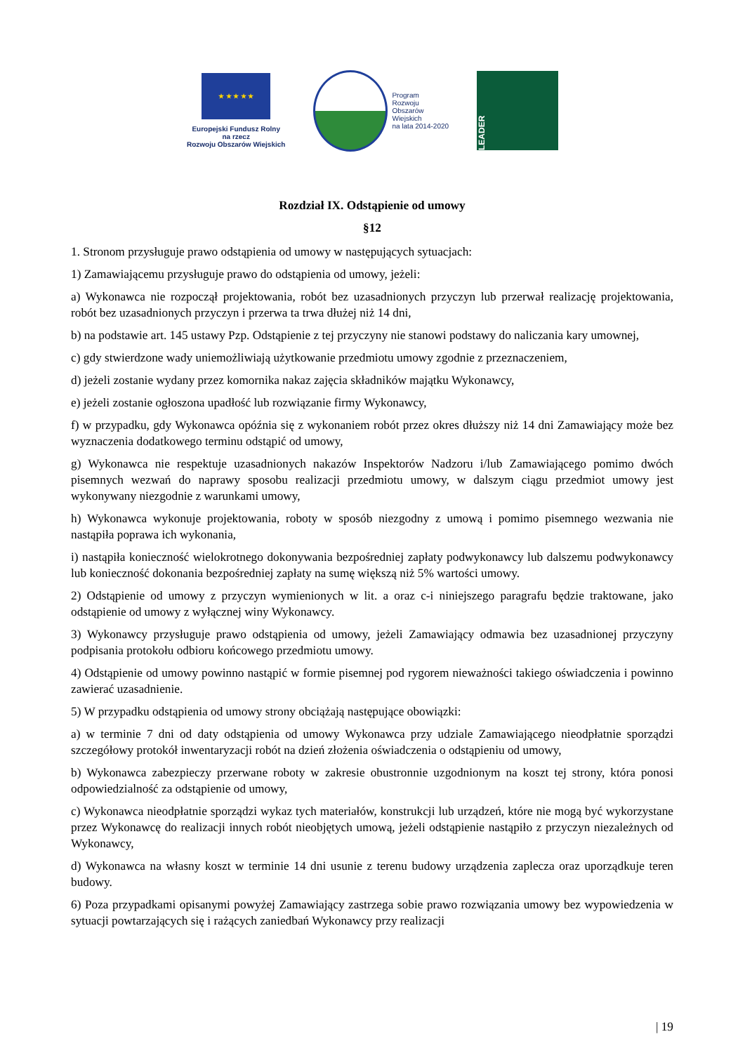★ ★ ★ ★ ★
Europejski Fundusz Rolny
na rzecz
Rozwoju Obszarów Wiejskich
Program
Rozwoju
Obszarów
Wiejskich
na lata 2014-2020
LEADER
Rozdział IX. Odstąpienie od umowy
§12
1. Stronom przysługuje prawo odstąpienia od umowy w następujących sytuacjach:
1) Zamawiającemu przysługuje prawo do odstąpienia od umowy, jeżeli:
a) Wykonawca nie rozpoczął projektowania, robót bez uzasadnionych przyczyn lub przerwał realizację projektowania, robót bez uzasadnionych przyczyn i przerwa ta trwa dłużej niż 14 dni,
b) na podstawie art. 145 ustawy Pzp. Odstąpienie z tej przyczyny nie stanowi podstawy do naliczania kary umownej,
c) gdy stwierdzone wady uniemożliwiają użytkowanie przedmiotu umowy zgodnie z przeznaczeniem,
d) jeżeli zostanie wydany przez komornika nakaz zajęcia składników majątku Wykonawcy,
e) jeżeli zostanie ogłoszona upadłość lub rozwiązanie firmy Wykonawcy,
f) w przypadku, gdy Wykonawca opóźnia się z wykonaniem robót przez okres dłuższy niż 14 dni Zamawiający może bez wyznaczenia dodatkowego terminu odstąpić od umowy,
g) Wykonawca nie respektuje uzasadnionych nakazów Inspektorów Nadzoru i/lub Zamawiającego pomimo dwóch pisemnych wezwań do naprawy sposobu realizacji przedmiotu umowy, w dalszym ciągu przedmiot umowy jest wykonywany niezgodnie z warunkami umowy,
h) Wykonawca wykonuje projektowania, roboty w sposób niezgodny z umową i pomimo pisemnego wezwania nie nastąpiła poprawa ich wykonania,
i) nastąpiła konieczność wielokrotnego dokonywania bezpośredniej zapłaty podwykonawcy lub dalszemu podwykonawcy lub konieczność dokonania bezpośredniej zapłaty na sumę większą niż 5% wartości umowy.
2) Odstąpienie od umowy z przyczyn wymienionych w lit. a oraz c-i niniejszego paragrafu będzie traktowane, jako odstąpienie od umowy z wyłącznej winy Wykonawcy.
3) Wykonawcy przysługuje prawo odstąpienia od umowy, jeżeli Zamawiający odmawia bez uzasadnionej przyczyny podpisania protokołu odbioru końcowego przedmiotu umowy.
4) Odstąpienie od umowy powinno nastąpić w formie pisemnej pod rygorem nieważności takiego oświadczenia i powinno zawierać uzasadnienie.
5) W przypadku odstąpienia od umowy strony obciążają następujące obowiązki:
a) w terminie 7 dni od daty odstąpienia od umowy Wykonawca przy udziale Zamawiającego nieodpłatnie sporządzi szczegółowy protokół inwentaryzacji robót na dzień złożenia oświadczenia o odstąpieniu od umowy,
b) Wykonawca zabezpieczy przerwane roboty w zakresie obustronnie uzgodnionym na koszt tej strony, która ponosi odpowiedzialność za odstąpienie od umowy,
c) Wykonawca nieodpłatnie sporządzi wykaz tych materiałów, konstrukcji lub urządzeń, które nie mogą być wykorzystane przez Wykonawcę do realizacji innych robót nieobjętych umową, jeżeli odstąpienie nastąpiło z przyczyn niezależnych od Wykonawcy,
d) Wykonawca na własny koszt w terminie 14 dni usunie z terenu budowy urządzenia zaplecza oraz uporządkuje teren budowy.
6) Poza przypadkami opisanymi powyżej Zamawiający zastrzega sobie prawo rozwiązania umowy bez wypowiedzenia w sytuacji powtarzających się i rażących zaniedbań Wykonawcy przy realizacji
| 19